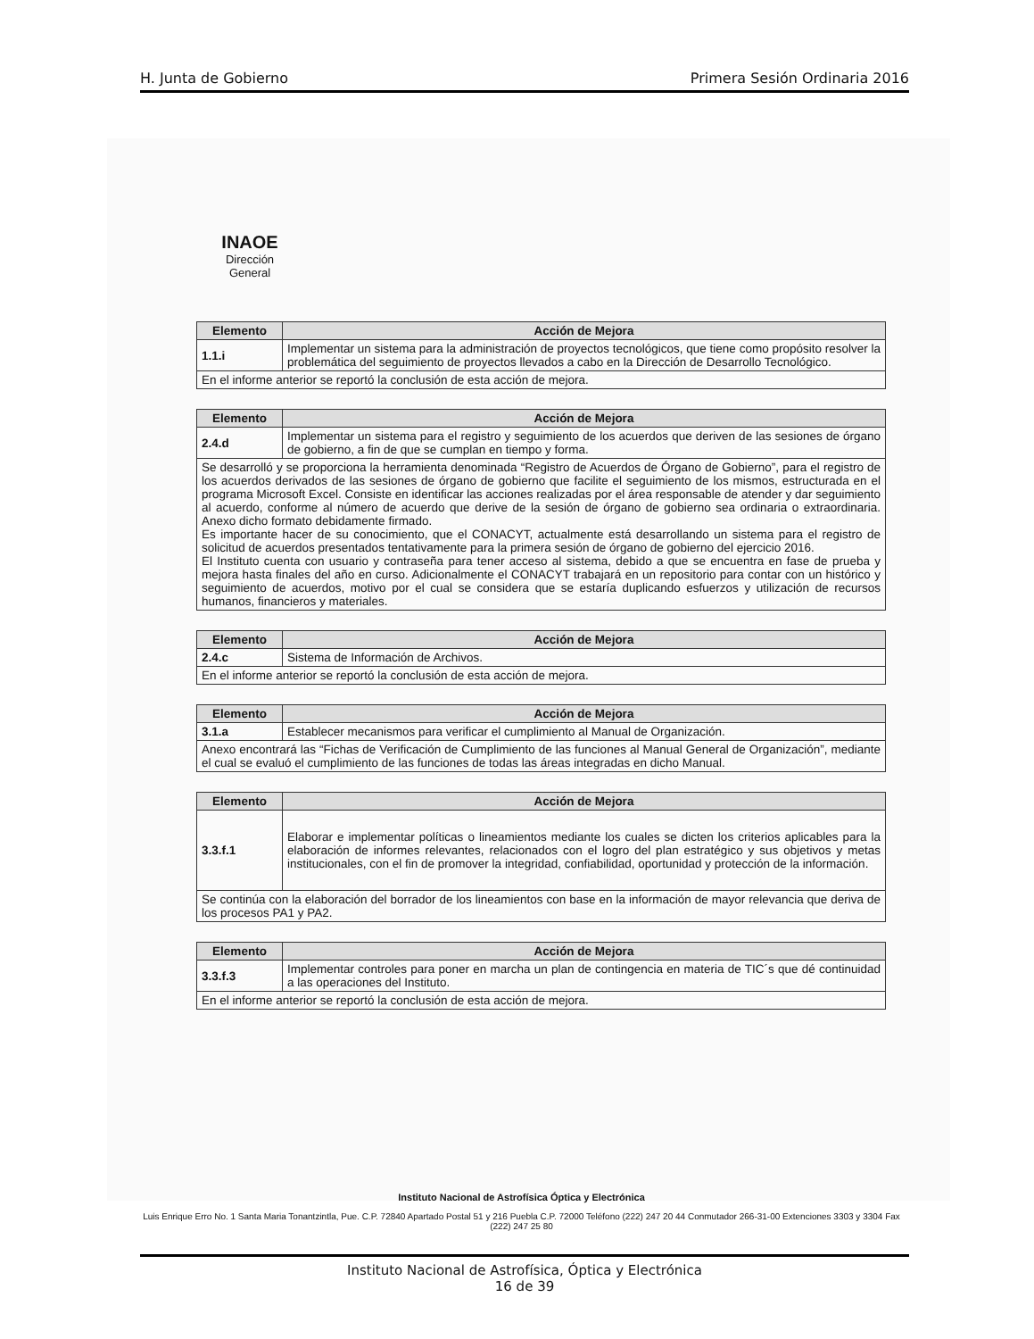H. Junta de Gobierno Primera Sesión Ordinaria 2016
INAOE
Dirección
General
| Elemento | Acción de Mejora |
| --- | --- |
| 1.1.i | Implementar un sistema para la administración de proyectos tecnológicos, que tiene como propósito resolver la problemática del seguimiento de proyectos llevados a cabo en la Dirección de Desarrollo Tecnológico. |
| En el informe anterior se reportó la conclusión de esta acción de mejora. | |
| Elemento | Acción de Mejora |
| --- | --- |
| 2.4.d | Implementar un sistema para el registro y seguimiento de los acuerdos que deriven de las sesiones de órgano de gobierno, a fin de que se cumplan en tiempo y forma. |
| Se desarrolló y se proporciona la herramienta denominada “Registro de Acuerdos de Órgano de Gobierno”, para el registro de los acuerdos derivados de las sesiones de órgano de gobierno que facilite el seguimiento de los mismos, estructurada en el programa Microsoft Excel. Consiste en identificar las acciones realizadas por el área responsable de atender y dar seguimiento al acuerdo, conforme al número de acuerdo que derive de la sesión de órgano de gobierno sea ordinaria o extraordinaria. Anexo dicho formato debidamente firmado. Es importante hacer de su conocimiento, que el CONACYT, actualmente está desarrollando un sistema para el registro de solicitud de acuerdos presentados tentativamente para la primera sesión de órgano de gobierno del ejercicio 2016. El Instituto cuenta con usuario y contraseña para tener acceso al sistema, debido a que se encuentra en fase de prueba y mejora hasta finales del año en curso. Adicionalmente el CONACYT trabajará en un repositorio para contar con un histórico y seguimiento de acuerdos, motivo por el cual se considera que se estaría duplicando esfuerzos y utilización de recursos humanos, financieros y materiales. | |
| Elemento | Acción de Mejora |
| --- | --- |
| 2.4.c | Sistema de Información de Archivos. |
| En el informe anterior se reportó la conclusión de esta acción de mejora. | |
| Elemento | Acción de Mejora |
| --- | --- |
| 3.1.a | Establecer mecanismos para verificar el cumplimiento al Manual de Organización. |
| Anexo encontrará las “Fichas de Verificación de Cumplimiento de las funciones al Manual General de Organización”, mediante el cual se evaluó el cumplimiento de las funciones de todas las áreas integradas en dicho Manual. | |
| Elemento | Acción de Mejora |
| --- | --- |
| 3.3.f.1 | Elaborar e implementar políticas o lineamientos mediante los cuales se dicten los criterios aplicables para la elaboración de informes relevantes, relacionados con el logro del plan estratégico y sus objetivos y metas institucionales, con el fin de promover la integridad, confiabilidad, oportunidad y protección de la información. |
| Se continúa con la elaboración del borrador de los lineamientos con base en la información de mayor relevancia que deriva de los procesos PA1 y PA2. | |
| Elemento | Acción de Mejora |
| --- | --- |
| 3.3.f.3 | Implementar controles para poner en marcha un plan de contingencia en materia de TIC´s que dé continuidad a las operaciones del Instituto. |
| En el informe anterior se reportó la conclusión de esta acción de mejora. | |
Instituto Nacional de Astrofísica Óptica y Electrónica
Luis Enrique Erro No. 1 Santa Maria Tonantzintla, Pue. C.P. 72840 Apartado Postal 51 y 216 Puebla C.P. 72000 Teléfono (222) 247 20 44 Conmutador 266-31-00 Extenciones 3303 y 3304 Fax (222) 247 25 80
Instituto Nacional de Astrofísica, Óptica y Electrónica
16 de 39